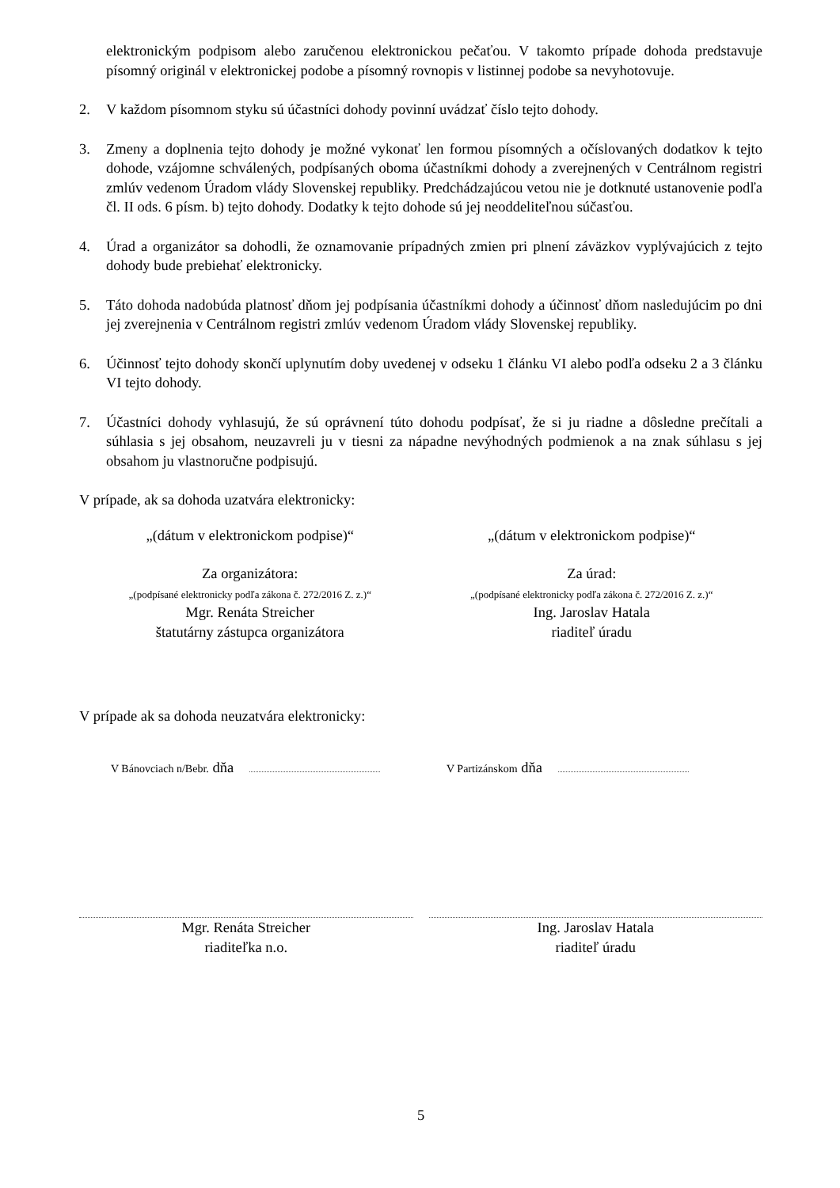elektronickým podpisom alebo zaručenou elektronickou pečaťou. V takomto prípade dohoda predstavuje písomný originál v elektronickej podobe a písomný rovnopis v listinnej podobe sa nevyhotovuje.
2. V každom písomnom styku sú účastníci dohody povinní uvádzať číslo tejto dohody.
3. Zmeny a doplnenia tejto dohody je možné vykonať len formou písomných a očíslovaných dodatkov k tejto dohode, vzájomne schválených, podpísaných oboma účastníkmi dohody a zverejnených v Centrálnom registri zmlúv vedenom Úradom vlády Slovenskej republiky. Predchádzajúcou vetou nie je dotknuté ustanovenie podľa čl. II ods. 6 písm. b) tejto dohody. Dodatky k tejto dohode sú jej neoddeliteľnou súčasťou.
4. Úrad a organizátor sa dohodli, že oznamovanie prípadných zmien pri plnení záväzkov vyplývajúcich z tejto dohody bude prebiehať elektronicky.
5. Táto dohoda nadobúda platnosť dňom jej podpísania účastníkmi dohody a účinnosť dňom nasledujúcim po dni jej zverejnenia v Centrálnom registri zmlúv vedenom Úradom vlády Slovenskej republiky.
6. Účinnosť tejto dohody skončí uplynutím doby uvedenej v odseku 1 článku VI alebo podľa odseku 2 a 3 článku VI tejto dohody.
7. Účastníci dohody vyhlasujú, že sú oprávnení túto dohodu podpísať, že si ju riadne a dôsledne prečítali a súhlasia s jej obsahom, neuzavreli ju v tiesni za nápadne nevýhodných podmienok a na znak súhlasu s jej obsahom ju vlastnoručne podpisujú.
V prípade, ak sa dohoda uzatvára elektronicky:
„(dátum v elektronickom podpise)“
„(dátum v elektronickom podpise)“
Za organizátora:
„(podpísané elektronicky podľa zákona č. 272/2016 Z. z.)“
Mgr. Renáta Streicher
štatutárny zástupca organizátora
Za úrad:
„(podpísané elektronicky podľa zákona č. 272/2016 Z. z.)“
Ing. Jaroslav Hatala
riaditeľ úradu
V prípade ak sa dohoda neuzatvára elektronicky:
V Bánovciach n/Bebr. dňa
V Partizánskom dňa
Mgr. Renáta Streicher
riaditeľka n.o.
Ing. Jaroslav Hatala
riaditeľ úradu
5